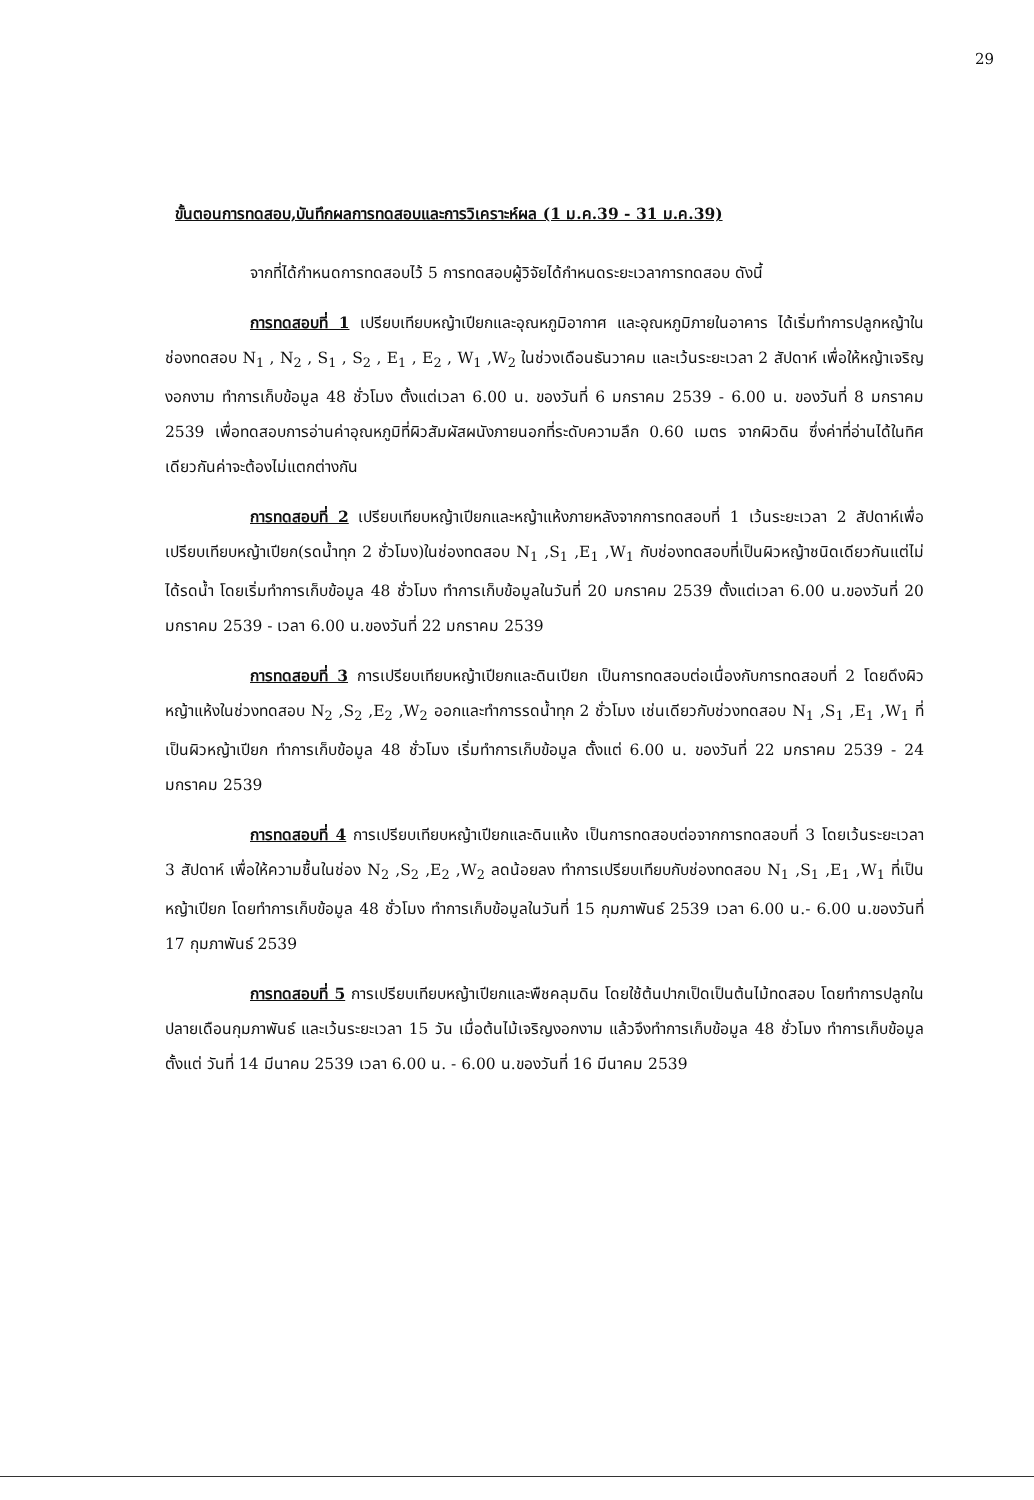29
ขั้นตอนการทดสอบ,บันทึกผลการทดสอบและการวิเคราะห์ผล (1 ม.ค.39 - 31 ม.ค.39)
จากที่ได้กำหนดการทดสอบไว้ 5 การทดสอบผู้วิจัยได้กำหนดระยะเวลาการทดสอบ ดังนี้
การทดสอบที่ 1 เปรียบเทียบหญ้าเปียกและอุณหภูมิอากาศ และอุณหภูมิภายในอาคาร ได้เริ่มทำการปลูกหญ้าในช่องทดสอบ N<sub>1</sub> , N<sub>2</sub> , S<sub>1</sub> , S<sub>2</sub> , E<sub>1</sub> , E<sub>2</sub> , W<sub>1</sub> ,W<sub>2</sub> ในช่วงเดือนธันวาคม และเว้นระยะเวลา 2 สัปดาห์ เพื่อให้หญ้าเจริญงอกงาม ทำการเก็บข้อมูล 48 ชั่วโมง ตั้งแต่เวลา 6.00 น. ของวันที่ 6 มกราคม 2539 - 6.00 น. ของวันที่ 8 มกราคม 2539 เพื่อทดสอบการอ่านค่าอุณหภูมิที่ผิวสัมผัสผนังภายนอกที่ระดับความลึก 0.60 เมตร จากผิวดิน ซึ่งค่าที่อ่านได้ในทิศเดียวกันค่าจะต้องไม่แตกต่างกัน
การทดสอบที่ 2 เปรียบเทียบหญ้าเปียกและหญ้าแห้งภายหลังจากการทดสอบที่ 1 เว้นระยะเวลา 2 สัปดาห์เพื่อเปรียบเทียบหญ้าเปียก(รดน้ำทุก 2 ชั่วโมง)ในช่องทดสอบ N<sub>1</sub> ,S<sub>1</sub> ,E<sub>1</sub> ,W<sub>1</sub> กับช่องทดสอบที่เป็นผิวหญ้าชนิดเดียวกันแต่ไม่ได้รดน้ำ โดยเริ่มทำการเก็บข้อมูล 48 ชั่วโมง ทำการเก็บข้อมูลในวันที่ 20 มกราคม 2539 ตั้งแต่เวลา 6.00 น.ของวันที่ 20 มกราคม 2539 - เวลา 6.00 น.ของวันที่ 22 มกราคม 2539
การทดสอบที่ 3 การเปรียบเทียบหญ้าเปียกและดินเปียก เป็นการทดสอบต่อเนื่องกับการทดสอบที่ 2 โดยดึงผิวหญ้าแห้งในช่วงทดสอบ N<sub>2</sub> ,S<sub>2</sub> ,E<sub>2</sub> ,W<sub>2</sub> ออกและทำการรดน้ำทุก 2 ชั่วโมง เช่นเดียวกับช่วงทดสอบ N<sub>1</sub> ,S<sub>1</sub> ,E<sub>1</sub> ,W<sub>1</sub> ที่เป็นผิวหญ้าเปียก ทำการเก็บข้อมูล 48 ชั่วโมง เริ่มทำการเก็บข้อมูล ตั้งแต่ 6.00 น. ของวันที่ 22 มกราคม 2539 - 24 มกราคม 2539
การทดสอบที่ 4 การเปรียบเทียบหญ้าเปียกและดินแห้ง เป็นการทดสอบต่อจากการทดสอบที่ 3 โดยเว้นระยะเวลา 3 สัปดาห์ เพื่อให้ความชื้นในช่อง N<sub>2</sub> ,S<sub>2</sub> ,E<sub>2</sub> ,W<sub>2</sub> ลดน้อยลง ทำการเปรียบเทียบกับช่องทดสอบ N<sub>1</sub> ,S<sub>1</sub> ,E<sub>1</sub> ,W<sub>1</sub> ที่เป็นหญ้าเปียก โดยทำการเก็บข้อมูล 48 ชั่วโมง ทำการเก็บข้อมูลในวันที่ 15 กุมภาพันธ์ 2539 เวลา 6.00 น.- 6.00 น.ของวันที่ 17 กุมภาพันธ์ 2539
การทดสอบที่ 5 การเปรียบเทียบหญ้าเปียกและพืชคลุมดิน โดยใช้ต้นปากเป็ดเป็นต้นไม้ทดสอบ โดยทำการปลูกในปลายเดือนกุมภาพันธ์ และเว้นระยะเวลา 15 วัน เมื่อต้นไม้เจริญงอกงาม แล้วจึงทำการเก็บข้อมูล 48 ชั่วโมง ทำการเก็บข้อมูล ตั้งแต่ วันที่ 14 มีนาคม 2539 เวลา 6.00 น. - 6.00 น.ของวันที่ 16 มีนาคม 2539